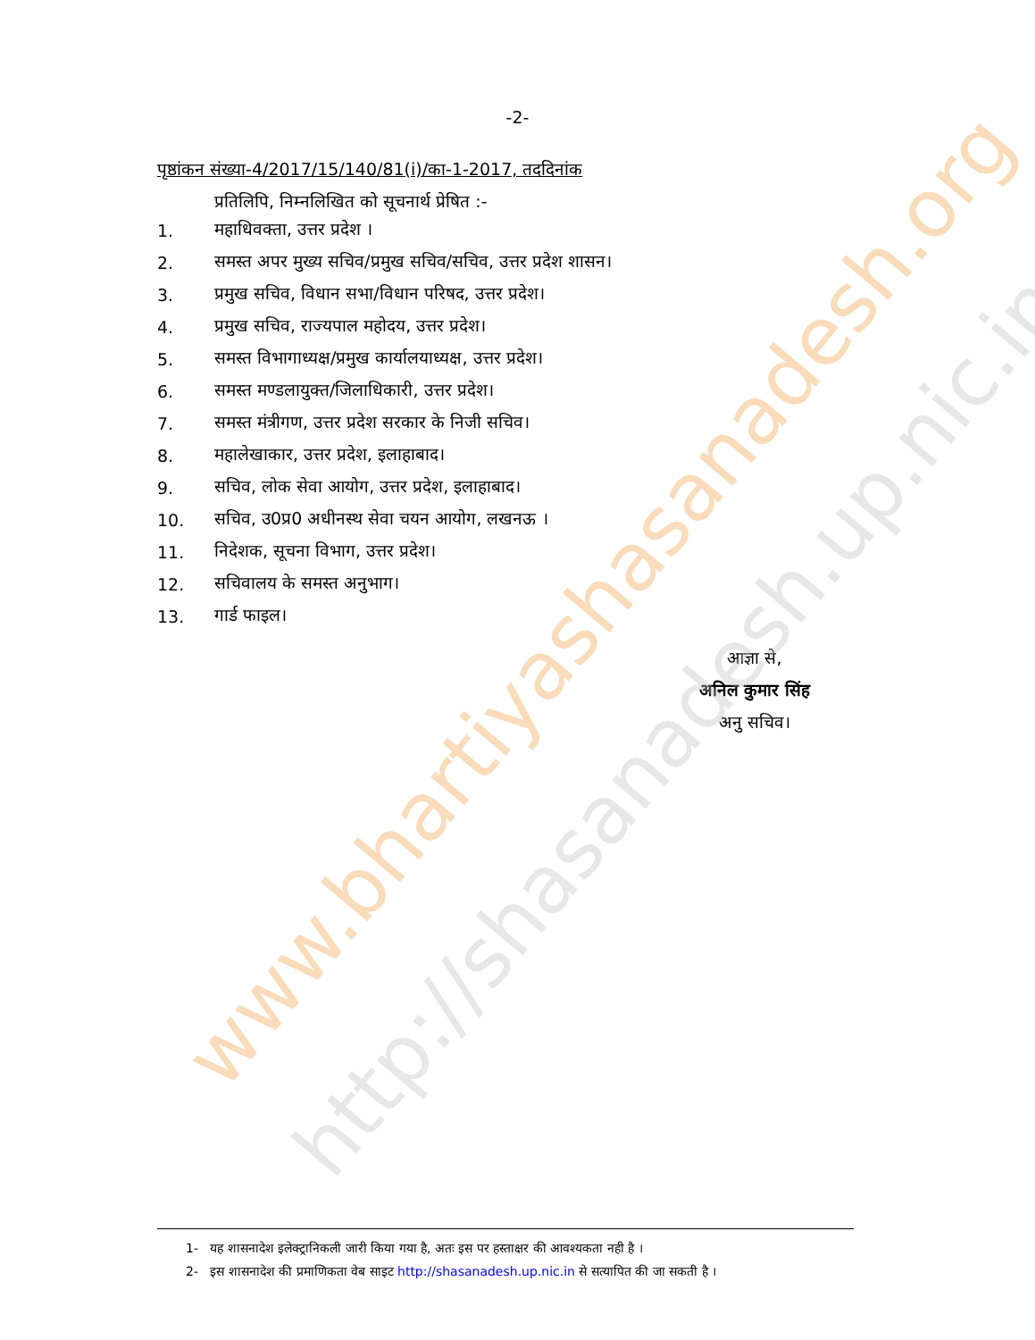www.bhartiyashasanadesh.org
http://shasanadesh.up.nic.in
-2-
पृष्ठांकन संख्या-4/2017/15/140/81(i)/का-1-2017, तददिनांक
प्रतिलिपि, निम्नलिखित को सूचनार्थ प्रेषित :-
1. महाधिवक्ता, उत्तर प्रदेश ।
2. समस्त अपर मुख्य सचिव/प्रमुख सचिव/सचिव, उत्तर प्रदेश शासन।
3. प्रमुख सचिव, विधान सभा/विधान परिषद, उत्तर प्रदेश।
4. प्रमुख सचिव, राज्यपाल महोदय, उत्तर प्रदेश।
5. समस्त विभागाध्यक्ष/प्रमुख कार्यालयाध्यक्ष, उत्तर प्रदेश।
6. समस्त मण्डलायुक्त/जिलाधिकारी, उत्तर प्रदेश।
7. समस्त मंत्रीगण, उत्तर प्रदेश सरकार के निजी सचिव।
8. महालेखाकार, उत्तर प्रदेश, इलाहाबाद।
9. सचिव, लोक सेवा आयोग, उत्तर प्रदेश, इलाहाबाद।
10. सचिव, उ0प्र0 अधीनस्थ सेवा चयन आयोग, लखनऊ ।
11. निदेशक, सूचना विभाग, उत्तर प्रदेश।
12. सचिवालय के समस्त अनुभाग।
13. गार्ड फाइल।
आज्ञा से,
अनिल कुमार सिंह
अनु सचिव।
1- यह शासनादेश इलेक्ट्रानिकली जारी किया गया है, अतः इस पर हस्ताक्षर की आवश्यकता नही है ।
2- इस शासनादेश की प्रमाणिकता वेब साइट http://shasanadesh.up.nic.in से सत्यापित की जा सकती है ।